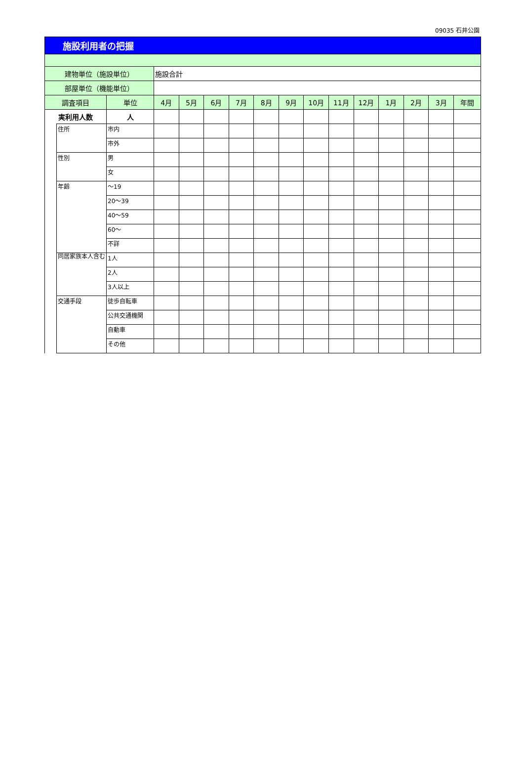09035 石井公園
| 施設利用者の把握 | | | | | | | | | | | | | | | |
| 建物単位（施設単位） | | | 施設合計 | | | | | | | | | | | | |
| 部屋単位（機能単位） | | | | | | | | | | | | | | | |
| 調査項目 | | 単位 | 4月 | 5月 | 6月 | 7月 | 8月 | 9月 | 10月 | 11月 | 12月 | 1月 | 2月 | 3月 | 年間 |
| 実利用人数 | | 人 | | | | | | | | | | | | | |
| | 住所 | 市内 | | | | | | | | | | | | | |
| | | 市外 | | | | | | | | | | | | | |
| | 性別 | 男 | | | | | | | | | | | | | |
| | | 女 | | | | | | | | | | | | | |
| | 年齢 | ～19 | | | | | | | | | | | | | |
| | | 20～39 | | | | | | | | | | | | | |
| | | 40～59 | | | | | | | | | | | | | |
| | | 60～ | | | | | | | | | | | | | |
| | | 不詳 | | | | | | | | | | | | | |
| | 同居家族本人含む | 1人 | | | | | | | | | | | | | |
| | | 2人 | | | | | | | | | | | | | |
| | | 3人以上 | | | | | | | | | | | | | |
| | 交通手段 | 徒歩自転車 | | | | | | | | | | | | | |
| | | 公共交通機関 | | | | | | | | | | | | | |
| | | 自動車 | | | | | | | | | | | | | |
| | | その他 | | | | | | | | | | | | | |